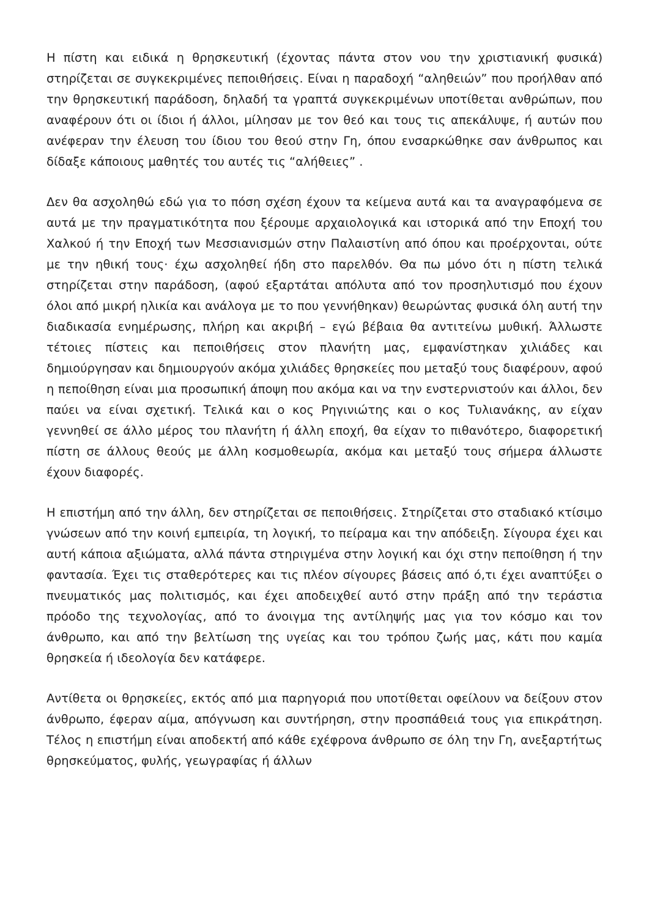Η πίστη και ειδικά η θρησκευτική (έχοντας πάντα στον νου την χριστιανική φυσικά) στηρίζεται σε συγκεκριμένες πεποιθήσεις. Είναι η παραδοχή “αληθειών” που προήλθαν από την θρησκευτική παράδοση, δηλαδή τα γραπτά συγκεκριμένων υποτίθεται ανθρώπων, που αναφέρουν ότι οι ίδιοι ή άλλοι, μίλησαν με τον θεό και τους τις απεκάλυψε, ή αυτών που ανέφεραν την έλευση του ίδιου του θεού στην Γη, όπου ενσαρκώθηκε σαν άνθρωπος και δίδαξε κάποιους μαθητές του αυτές τις “αλήθειες” .
Δεν θα ασχοληθώ εδώ για το πόση σχέση έχουν τα κείμενα αυτά και τα αναγραφόμενα σε αυτά με την πραγματικότητα που ξέρουμε αρχαιολογικά και ιστορικά από την Εποχή του Χαλκού ή την Εποχή των Μεσσιανισμών στην Παλαιστίνη από όπου και προέρχονται, ούτε με την ηθική τους· έχω ασχοληθεί ήδη στο παρελθόν. Θα πω μόνο ότι η πίστη τελικά στηρίζεται στην παράδοση, (αφού εξαρτάται απόλυτα από τον προσηλυτισμό που έχουν όλοι από μικρή ηλικία και ανάλογα με το που γεννήθηκαν) θεωρώντας φυσικά όλη αυτή την διαδικασία ενημέρωσης, πλήρη και ακριβή – εγώ βέβαια θα αντιτείνω μυθική. Άλλωστε τέτοιες πίστεις και πεποιθήσεις στον πλανήτη μας, εμφανίστηκαν χιλιάδες και δημιούργησαν και δημιουργούν ακόμα χιλιάδες θρησκείες που μεταξύ τους διαφέρουν, αφού η πεποίθηση είναι μια προσωπική άποψη που ακόμα και να την ενστερνιστούν και άλλοι, δεν παύει να είναι σχετική. Τελικά και ο κος Ρηγινιώτης και ο κος Τυλιανάκης, αν είχαν γεννηθεί σε άλλο μέρος του πλανήτη ή άλλη εποχή, θα είχαν το πιθανότερο, διαφορετική πίστη σε άλλους θεούς με άλλη κοσμοθεωρία, ακόμα και μεταξύ τους σήμερα άλλωστε έχουν διαφορές.
Η επιστήμη από την άλλη, δεν στηρίζεται σε πεποιθήσεις. Στηρίζεται στο σταδιακό κτίσιμο γνώσεων από την κοινή εμπειρία, τη λογική, το πείραμα και την απόδειξη. Σίγουρα έχει και αυτή κάποια αξιώματα, αλλά πάντα στηριγμένα στην λογική και όχι στην πεποίθηση ή την φαντασία. Έχει τις σταθερότερες και τις πλέον σίγουρες βάσεις από ό,τι έχει αναπτύξει ο πνευματικός μας πολιτισμός, και έχει αποδειχθεί αυτό στην πράξη από την τεράστια πρόοδο της τεχνολογίας, από το άνοιγμα της αντίληψής μας για τον κόσμο και τον άνθρωπο, και από την βελτίωση της υγείας και του τρόπου ζωής μας, κάτι που καμία θρησκεία ή ιδεολογία δεν κατάφερε.
Αντίθετα οι θρησκείες, εκτός από μια παρηγοριά που υποτίθεται οφείλουν να δείξουν στον άνθρωπο, έφεραν αίμα, απόγνωση και συντήρηση, στην προσπάθειά τους για επικράτηση. Τέλος η επιστήμη είναι αποδεκτή από κάθε εχέφρονα άνθρωπο σε όλη την Γη, ανεξαρτήτως θρησκεύματος, φυλής, γεωγραφίας ή άλλων